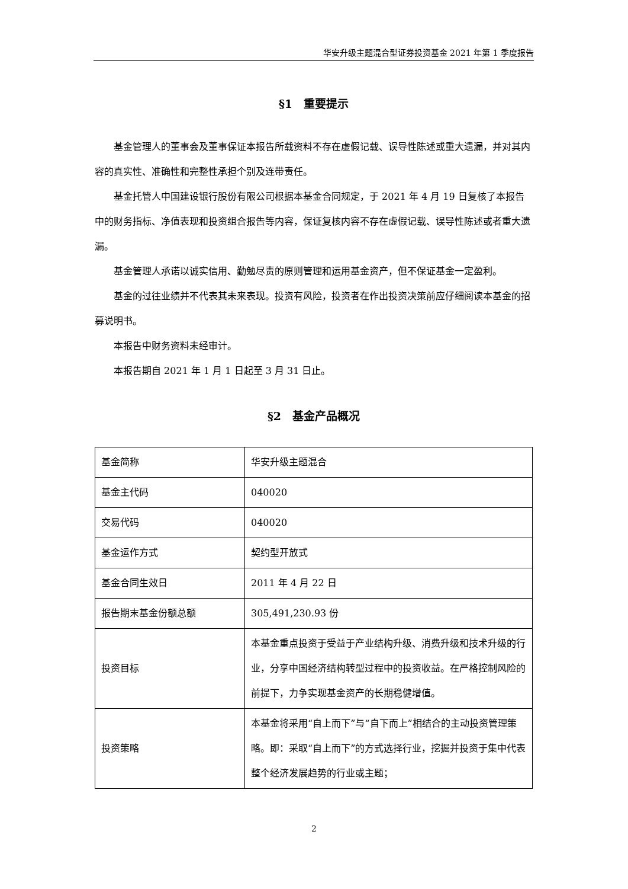华安升级主题混合型证券投资基金 2021 年第 1 季度报告
§1　重要提示
基金管理人的董事会及董事保证本报告所载资料不存在虚假记载、误导性陈述或重大遗漏，并对其内容的真实性、准确性和完整性承担个别及连带责任。
基金托管人中国建设银行股份有限公司根据本基金合同规定，于 2021 年 4 月 19 日复核了本报告中的财务指标、净值表现和投资组合报告等内容，保证复核内容不存在虚假记载、误导性陈述或者重大遗漏。
基金管理人承诺以诚实信用、勤勉尽责的原则管理和运用基金资产，但不保证基金一定盈利。
基金的过往业绩并不代表其未来表现。投资有风险，投资者在作出投资决策前应仔细阅读本基金的招募说明书。
本报告中财务资料未经审计。
本报告期自 2021 年 1 月 1 日起至 3 月 31 日止。
§2　基金产品概况
| 基金简称 | 华安升级主题混合 |
| 基金主代码 | 040020 |
| 交易代码 | 040020 |
| 基金运作方式 | 契约型开放式 |
| 基金合同生效日 | 2011 年 4 月 22 日 |
| 报告期末基金份额总额 | 305,491,230.93 份 |
| 投资目标 | 本基金重点投资于受益于产业结构升级、消费升级和技术升级的行业，分享中国经济结构转型过程中的投资收益。在严格控制风险的前提下，力争实现基金资产的长期稳健增值。 |
| 投资策略 | 本基金将采用“自上而下”与“自下而上”相结合的主动投资管理策略。即：采取“自上而下”的方式选择行业，挖掘并投资于集中代表整个经济发展趋势的行业或主题； |
2